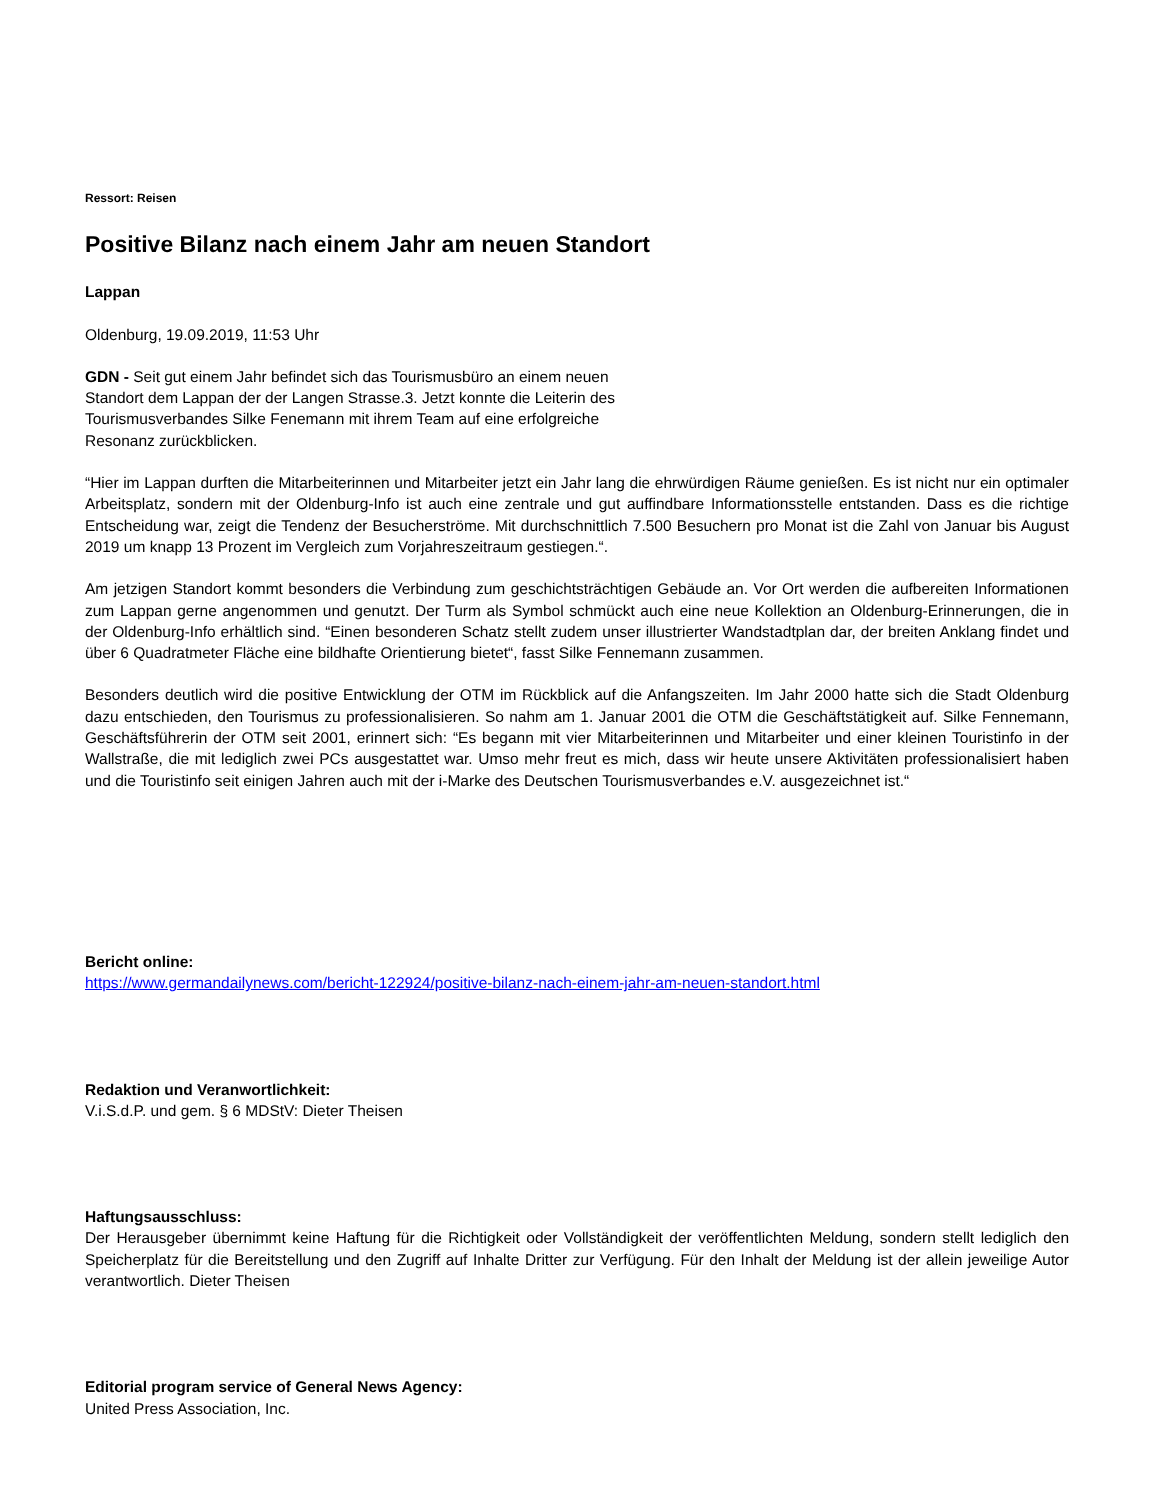Ressort: Reisen
Positive Bilanz nach einem Jahr am neuen Standort
Lappan
Oldenburg, 19.09.2019, 11:53 Uhr
GDN - Seit gut einem Jahr befindet sich das Tourismusbüro an einem neuen Standort dem Lappan der der Langen Strasse.3. Jetzt konnte die Leiterin des Tourismusverbandes Silke Fenemann mit ihrem Team auf eine erfolgreiche Resonanz zurückblicken.
“Hier im Lappan durften die Mitarbeiterinnen und Mitarbeiter jetzt ein Jahr lang die ehrwürdigen Räume genießen. Es ist nicht nur ein optimaler Arbeitsplatz, sondern mit der Oldenburg-Info ist auch eine zentrale und gut auffindbare Informationsstelle entstanden. Dass es die richtige Entscheidung war, zeigt die Tendenz der Besucherströme. Mit durchschnittlich 7.500 Besuchern pro Monat ist die Zahl von Januar bis August 2019 um knapp 13 Prozent im Vergleich zum Vorjahreszeitraum gestiegen.“.
Am jetzigen Standort kommt besonders die Verbindung zum geschichtsträchtigen Gebäude an. Vor Ort werden die aufbereiten Informationen zum Lappan gerne angenommen und genutzt. Der Turm als Symbol schmückt auch eine neue Kollektion an Oldenburg-Erinnerungen, die in der Oldenburg-Info erhältlich sind. “Einen besonderen Schatz stellt zudem unser illustrierter Wandstadtplan dar, der breiten Anklang findet und über 6 Quadratmeter Fläche eine bildhafte Orientierung bietet“, fasst Silke Fennemann zusammen.
Besonders deutlich wird die positive Entwicklung der OTM im Rückblick auf die Anfangszeiten. Im Jahr 2000 hatte sich die Stadt Oldenburg dazu entschieden, den Tourismus zu professionalisieren. So nahm am 1. Januar 2001 die OTM die Geschäftstätigkeit auf. Silke Fennemann, Geschäftsführerin der OTM seit 2001, erinnert sich: “Es begann mit vier Mitarbeiterinnen und Mitarbeiter und einer kleinen Touristinfo in der Wallstraße, die mit lediglich zwei PCs ausgestattet war. Umso mehr freut es mich, dass wir heute unsere Aktivitäten professionalisiert haben und die Touristinfo seit einigen Jahren auch mit der i-Marke des Deutschen Tourismusverbandes e.V. ausgezeichnet ist.“
Bericht online:
https://www.germandailynews.com/bericht-122924/positive-bilanz-nach-einem-jahr-am-neuen-standort.html
Redaktion und Veranwortlichkeit:
V.i.S.d.P. und gem. § 6 MDStV: Dieter Theisen
Haftungsausschluss:
Der Herausgeber übernimmt keine Haftung für die Richtigkeit oder Vollständigkeit der veröffentlichten Meldung, sondern stellt lediglich den Speicherplatz für die Bereitstellung und den Zugriff auf Inhalte Dritter zur Verfügung. Für den Inhalt der Meldung ist der allein jeweilige Autor verantwortlich. Dieter Theisen
Editorial program service of General News Agency:
United Press Association, Inc.